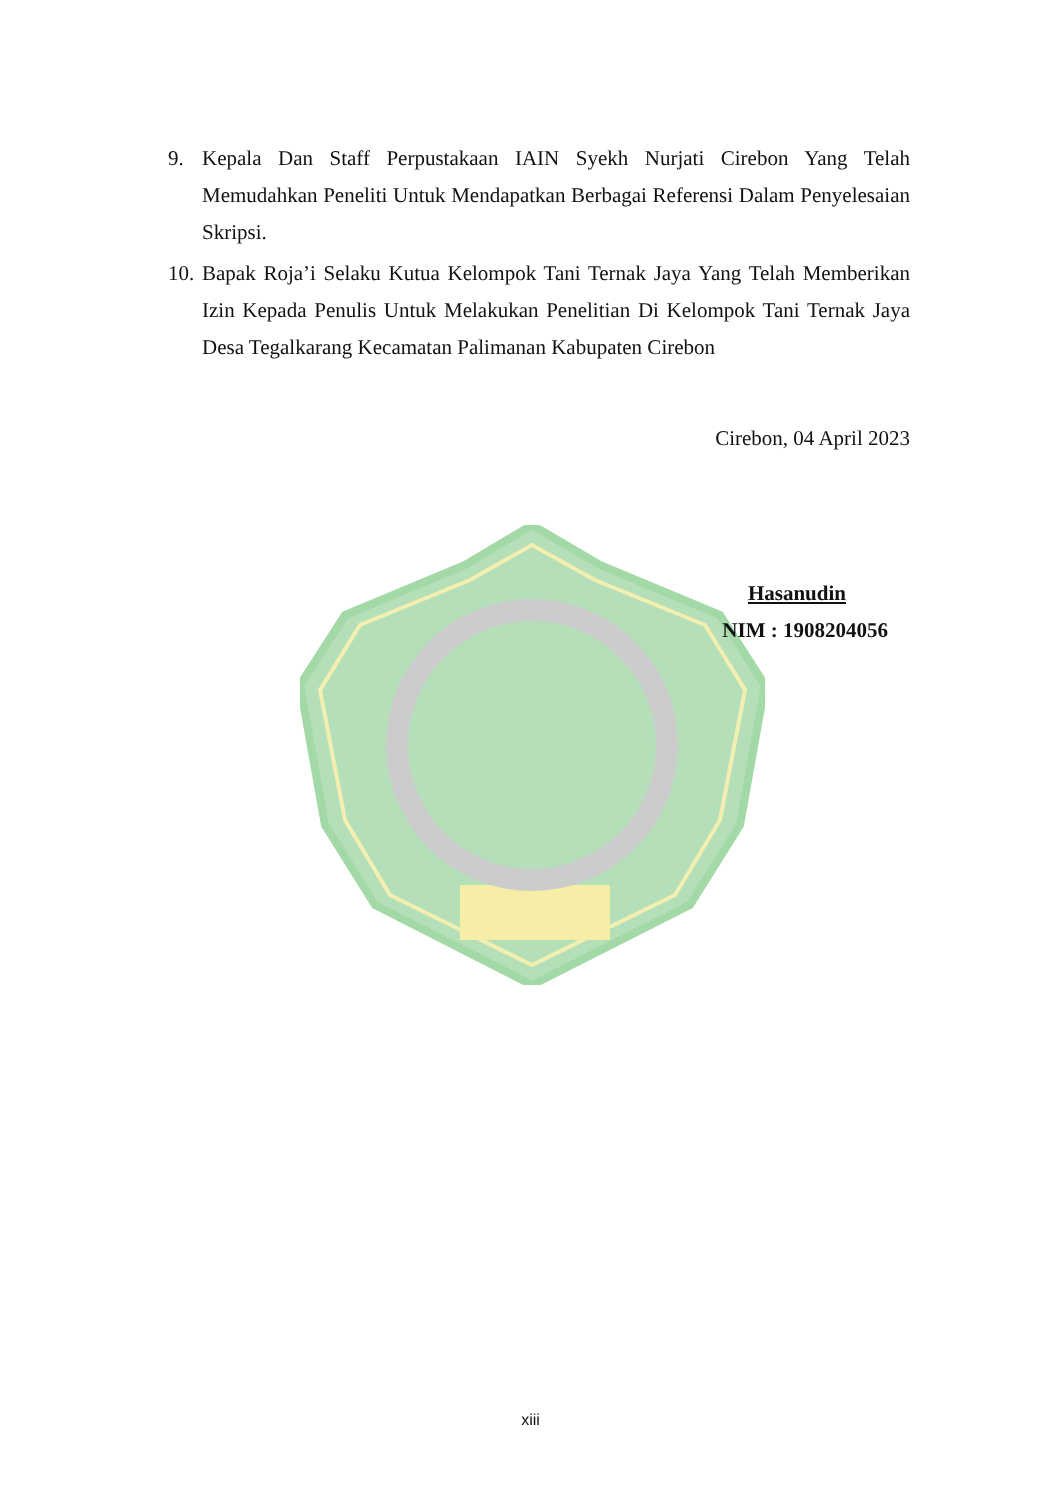9. Kepala Dan Staff Perpustakaan IAIN Syekh Nurjati Cirebon Yang Telah Memudahkan Peneliti Untuk Mendapatkan Berbagai Referensi Dalam Penyelesaian Skripsi.
10.
Bapak Roja’i Selaku Kutua Kelompok Tani Ternak Jaya Yang Telah Memberikan Izin Kepada Penulis Untuk Melakukan Penelitian Di Kelompok Tani Ternak Jaya Desa Tegalkarang Kecamatan Palimanan Kabupaten Cirebon
Cirebon, 04 April 2023
Hasanudin
NIM : 1908204056
xiii